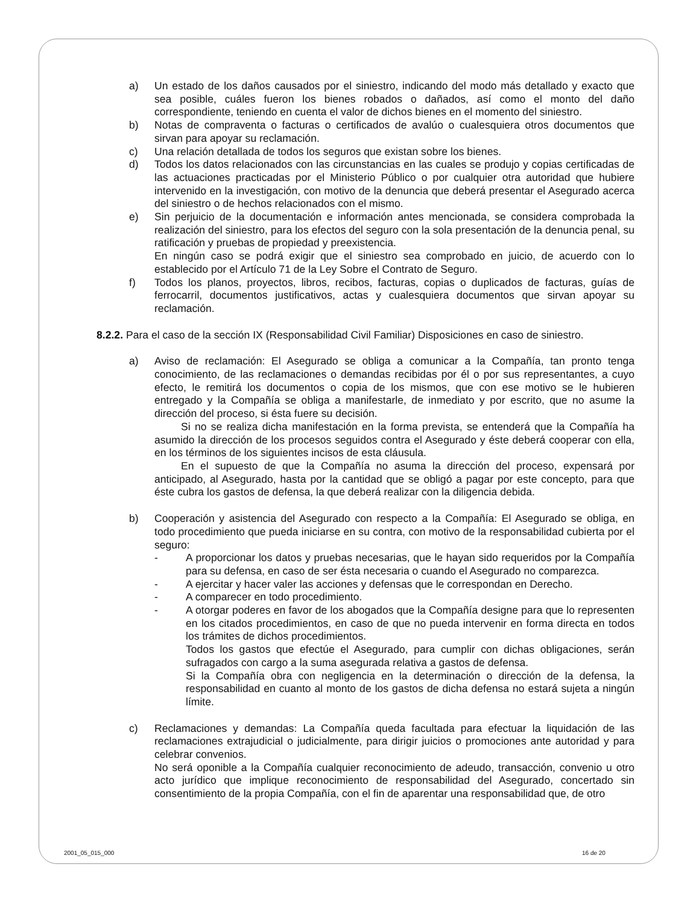a) Un estado de los daños causados por el siniestro, indicando del modo más detallado y exacto que sea posible, cuáles fueron los bienes robados o dañados, así como el monto del daño correspondiente, teniendo en cuenta el valor de dichos bienes en el momento del siniestro.
b) Notas de compraventa o facturas o certificados de avalúo o cualesquiera otros documentos que sirvan para apoyar su reclamación.
c) Una relación detallada de todos los seguros que existan sobre los bienes.
d) Todos los datos relacionados con las circunstancias en las cuales se produjo y copias certificadas de las actuaciones practicadas por el Ministerio Público o por cualquier otra autoridad que hubiere intervenido en la investigación, con motivo de la denuncia que deberá presentar el Asegurado acerca del siniestro o de hechos relacionados con el mismo.
e) Sin perjuicio de la documentación e información antes mencionada, se considera comprobada la realización del siniestro, para los efectos del seguro con la sola presentación de la denuncia penal, su ratificación y pruebas de propiedad y preexistencia.
En ningún caso se podrá exigir que el siniestro sea comprobado en juicio, de acuerdo con lo establecido por el Artículo 71 de la Ley Sobre el Contrato de Seguro.
f) Todos los planos, proyectos, libros, recibos, facturas, copias o duplicados de facturas, guías de ferrocarril, documentos justificativos, actas y cualesquiera documentos que sirvan apoyar su reclamación.
8.2.2. Para el caso de la sección IX (Responsabilidad Civil Familiar) Disposiciones en caso de siniestro.
a) Aviso de reclamación: El Asegurado se obliga a comunicar a la Compañía, tan pronto tenga conocimiento, de las reclamaciones o demandas recibidas por él o por sus representantes, a cuyo efecto, le remitirá los documentos o copia de los mismos, que con ese motivo se le hubieren entregado y la Compañía se obliga a manifestarle, de inmediato y por escrito, que no asume la dirección del proceso, si ésta fuere su decisión.
   Si no se realiza dicha manifestación en la forma prevista, se entenderá que la Compañía ha asumido la dirección de los procesos seguidos contra el Asegurado y éste deberá cooperar con ella, en los términos de los siguientes incisos de esta cláusula.
   En el supuesto de que la Compañía no asuma la dirección del proceso, expensará por anticipado, al Asegurado, hasta por la cantidad que se obligó a pagar por este concepto, para que éste cubra los gastos de defensa, la que deberá realizar con la diligencia debida.
b) Cooperación y asistencia del Asegurado con respecto a la Compañía: El Asegurado se obliga, en todo procedimiento que pueda iniciarse en su contra, con motivo de la responsabilidad cubierta por el seguro:
- A proporcionar los datos y pruebas necesarias, que le hayan sido requeridos por la Compañía para su defensa, en caso de ser ésta necesaria o cuando el Asegurado no comparezca.
- A ejercitar y hacer valer las acciones y defensas que le correspondan en Derecho.
- A comparecer en todo procedimiento.
- A otorgar poderes en favor de los abogados que la Compañía designe para que lo representen en los citados procedimientos, en caso de que no pueda intervenir en forma directa en todos los trámites de dichos procedimientos.
Todos los gastos que efectúe el Asegurado, para cumplir con dichas obligaciones, serán sufragados con cargo a la suma asegurada relativa a gastos de defensa.
Si la Compañía obra con negligencia en la determinación o dirección de la defensa, la responsabilidad en cuanto al monto de los gastos de dicha defensa no estará sujeta a ningún límite.
c) Reclamaciones y demandas: La Compañía queda facultada para efectuar la liquidación de las reclamaciones extrajudicial o judicialmente, para dirigir juicios o promociones ante autoridad y para celebrar convenios.
No será oponible a la Compañía cualquier reconocimiento de adeudo, transacción, convenio u otro acto jurídico que implique reconocimiento de responsabilidad del Asegurado, concertado sin consentimiento de la propia Compañía, con el fin de aparentar una responsabilidad que, de otro
2001_05_015_000 16 de 20